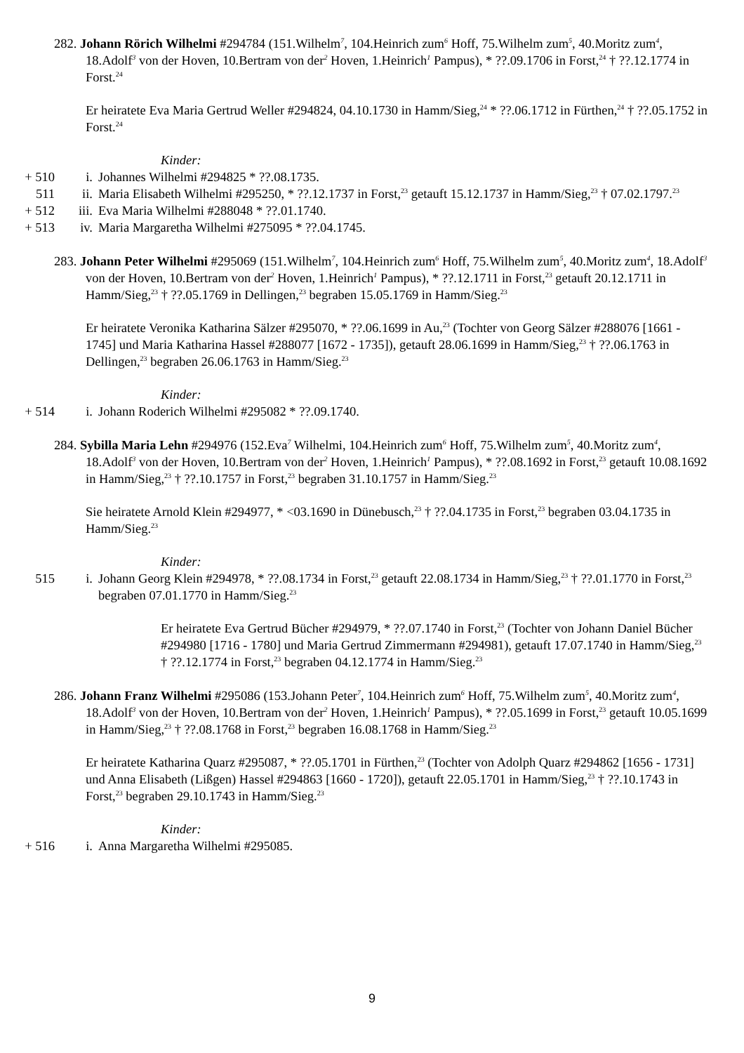282. Johann Rörich Wilhelmi #294784 (151.Wilhelm<sup>7</sup>, 104.Heinrich zum<sup>6</sup> Hoff, 75.Wilhelm zum<sup>5</sup>, 40.Moritz zum<sup>4</sup>, 18.Adolf<sup>3</sup> von der Hoven, 10.Bertram von der<sup>2</sup> Hoven, 1.Heinrich<sup>1</sup> Pampus), * ??.09.1706 in Forst,<sup>24</sup> † ??.12.1774 in Forst.<sup>24</sup>
Er heiratete Eva Maria Gertrud Weller #294824, 04.10.1730 in Hamm/Sieg,<sup>24</sup> * ??.06.1712 in Fürthen,<sup>24</sup> † ??.05.1752 in Forst.<sup>24</sup>
Kinder:
+ 510 i. Johannes Wilhelmi #294825 * ??.08.1735.
511 ii. Maria Elisabeth Wilhelmi #295250, * ??.12.1737 in Forst,<sup>23</sup> getauft 15.12.1737 in Hamm/Sieg,<sup>23</sup> † 07.02.1797.<sup>23</sup>
+ 512 iii. Eva Maria Wilhelmi #288048 * ??.01.1740.
+ 513 iv. Maria Margaretha Wilhelmi #275095 * ??.04.1745.
283. Johann Peter Wilhelmi #295069 (151.Wilhelm<sup>7</sup>, 104.Heinrich zum<sup>6</sup> Hoff, 75.Wilhelm zum<sup>5</sup>, 40.Moritz zum<sup>4</sup>, 18.Adolf<sup>3</sup> von der Hoven, 10.Bertram von der<sup>2</sup> Hoven, 1.Heinrich<sup>1</sup> Pampus), * ??.12.1711 in Forst,<sup>23</sup> getauft 20.12.1711 in Hamm/Sieg,<sup>23</sup> † ??.05.1769 in Dellingen,<sup>23</sup> begraben 15.05.1769 in Hamm/Sieg.<sup>23</sup>
Er heiratete Veronika Katharina Sälzer #295070, * ??.06.1699 in Au,<sup>23</sup> (Tochter von Georg Sälzer #288076 [1661 - 1745] und Maria Katharina Hassel #288077 [1672 - 1735]), getauft 28.06.1699 in Hamm/Sieg,<sup>23</sup> † ??.06.1763 in Dellingen,<sup>23</sup> begraben 26.06.1763 in Hamm/Sieg.<sup>23</sup>
Kinder:
+ 514 i. Johann Roderich Wilhelmi #295082 * ??.09.1740.
284. Sybilla Maria Lehn #294976 (152.Eva<sup>7</sup> Wilhelmi, 104.Heinrich zum<sup>6</sup> Hoff, 75.Wilhelm zum<sup>5</sup>, 40.Moritz zum<sup>4</sup>, 18.Adolf<sup>3</sup> von der Hoven, 10.Bertram von der<sup>2</sup> Hoven, 1.Heinrich<sup>1</sup> Pampus), * ??.08.1692 in Forst,<sup>23</sup> getauft 10.08.1692 in Hamm/Sieg,<sup>23</sup> † ??.10.1757 in Forst,<sup>23</sup> begraben 31.10.1757 in Hamm/Sieg.<sup>23</sup>
Sie heiratete Arnold Klein #294977, * <03.1690 in Dünebusch,<sup>23</sup> † ??.04.1735 in Forst,<sup>23</sup> begraben 03.04.1735 in Hamm/Sieg.<sup>23</sup>
Kinder:
515 i. Johann Georg Klein #294978, * ??.08.1734 in Forst,<sup>23</sup> getauft 22.08.1734 in Hamm/Sieg,<sup>23</sup> † ??.01.1770 in Forst,<sup>23</sup> begraben 07.01.1770 in Hamm/Sieg.<sup>23</sup>
Er heiratete Eva Gertrud Bücher #294979, * ??.07.1740 in Forst,<sup>23</sup> (Tochter von Johann Daniel Bücher #294980 [1716 - 1780] und Maria Gertrud Zimmermann #294981), getauft 17.07.1740 in Hamm/Sieg,<sup>23</sup> † ??.12.1774 in Forst,<sup>23</sup> begraben 04.12.1774 in Hamm/Sieg.<sup>23</sup>
286. Johann Franz Wilhelmi #295086 (153.Johann Peter<sup>7</sup>, 104.Heinrich zum<sup>6</sup> Hoff, 75.Wilhelm zum<sup>5</sup>, 40.Moritz zum<sup>4</sup>, 18.Adolf<sup>3</sup> von der Hoven, 10.Bertram von der<sup>2</sup> Hoven, 1.Heinrich<sup>1</sup> Pampus), * ??.05.1699 in Forst,<sup>23</sup> getauft 10.05.1699 in Hamm/Sieg,<sup>23</sup> † ??.08.1768 in Forst,<sup>23</sup> begraben 16.08.1768 in Hamm/Sieg.<sup>23</sup>
Er heiratete Katharina Quarz #295087, * ??.05.1701 in Fürthen,<sup>23</sup> (Tochter von Adolph Quarz #294862 [1656 - 1731] und Anna Elisabeth (Lißgen) Hassel #294863 [1660 - 1720]), getauft 22.05.1701 in Hamm/Sieg,<sup>23</sup> † ??.10.1743 in Forst,<sup>23</sup> begraben 29.10.1743 in Hamm/Sieg.<sup>23</sup>
Kinder:
+ 516 i. Anna Margaretha Wilhelmi #295085.
9